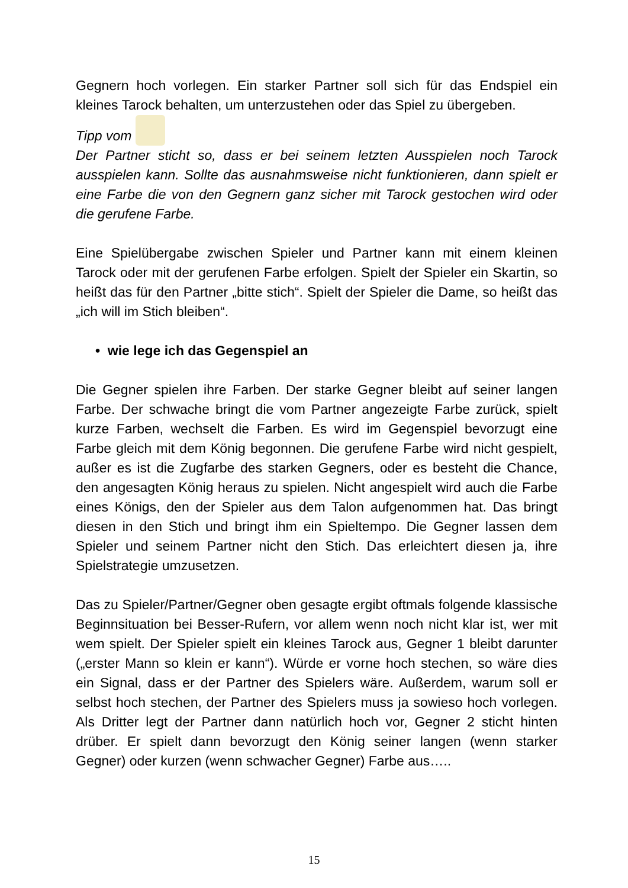Gegnern hoch vorlegen. Ein starker Partner soll sich für das Endspiel ein kleines Tarock behalten, um unterzustehen oder das Spiel zu übergeben.
Tipp vom
Der Partner sticht so, dass er bei seinem letzten Ausspielen noch Tarock ausspielen kann. Sollte das ausnahmsweise nicht funktionieren, dann spielt er eine Farbe die von den Gegnern ganz sicher mit Tarock gestochen wird oder die gerufene Farbe.
Eine Spielübergabe zwischen Spieler und Partner kann mit einem kleinen Tarock oder mit der gerufenen Farbe erfolgen. Spielt der Spieler ein Skartin, so heißt das für den Partner „bitte stich“. Spielt der Spieler die Dame, so heißt das „ich will im Stich bleiben“.
• wie lege ich das Gegenspiel an
Die Gegner spielen ihre Farben. Der starke Gegner bleibt auf seiner langen Farbe. Der schwache bringt die vom Partner angezeigte Farbe zurück, spielt kurze Farben, wechselt die Farben. Es wird im Gegenspiel bevorzugt eine Farbe gleich mit dem König begonnen. Die gerufene Farbe wird nicht gespielt, außer es ist die Zugfarbe des starken Gegners, oder es besteht die Chance, den angesagten König heraus zu spielen. Nicht angespielt wird auch die Farbe eines Königs, den der Spieler aus dem Talon aufgenommen hat. Das bringt diesen in den Stich und bringt ihm ein Spieltempo. Die Gegner lassen dem Spieler und seinem Partner nicht den Stich. Das erleichtert diesen ja, ihre Spielstrategie umzusetzen.
Das zu Spieler/Partner/Gegner oben gesagte ergibt oftmals folgende klassische Beginnsituation bei Besser-Rufern, vor allem wenn noch nicht klar ist, wer mit wem spielt. Der Spieler spielt ein kleines Tarock aus, Gegner 1 bleibt darunter („erster Mann so klein er kann“). Würde er vorne hoch stechen, so wäre dies ein Signal, dass er der Partner des Spielers wäre. Außerdem, warum soll er selbst hoch stechen, der Partner des Spielers muss ja sowieso hoch vorlegen. Als Dritter legt der Partner dann natürlich hoch vor, Gegner 2 sticht hinten drüber. Er spielt dann bevorzugt den König seiner langen (wenn starker Gegner) oder kurzen (wenn schwacher Gegner) Farbe aus…..
15